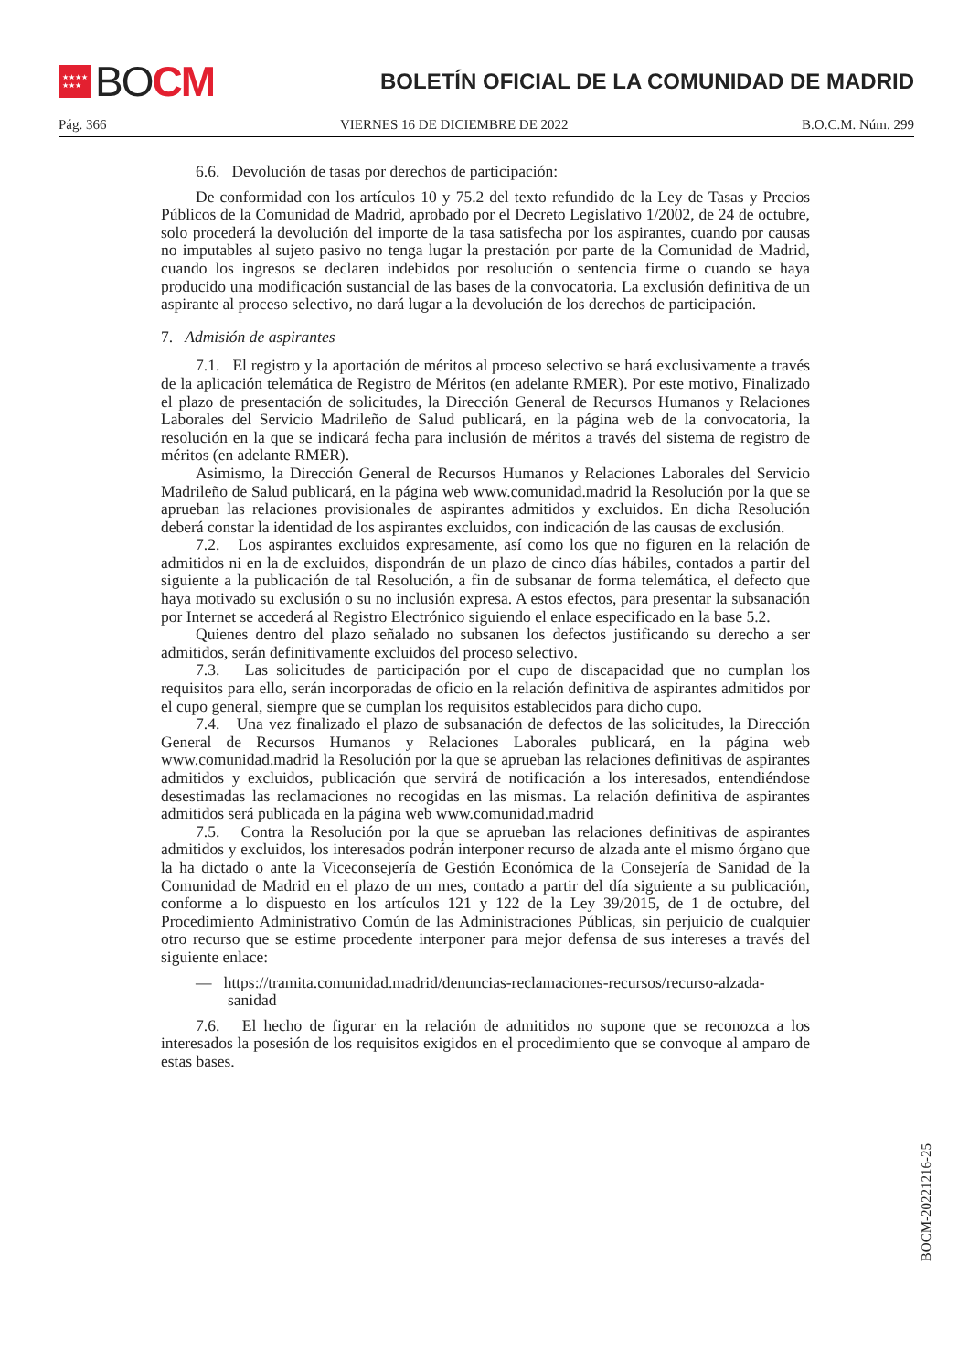★★★★
★★★
BO CM
BOLETÍN OFICIAL DE LA COMUNIDAD DE MADRID
Pág. 366 VIERNES 16 DE DICIEMBRE DE 2022 B.O.C.M. Núm. 299
6.6. Devolución de tasas por derechos de participación:
De conformidad con los artículos 10 y 75.2 del texto refundido de la Ley de Tasas y Precios Públicos de la Comunidad de Madrid, aprobado por el Decreto Legislativo 1/2002, de 24 de octubre, solo procederá la devolución del importe de la tasa satisfecha por los aspirantes, cuando por causas no imputables al sujeto pasivo no tenga lugar la prestación por parte de la Comunidad de Madrid, cuando los ingresos se declaren indebidos por resolución o sentencia firme o cuando se haya producido una modificación sustancial de las bases de la convocatoria. La exclusión definitiva de un aspirante al proceso selectivo, no dará lugar a la devolución de los derechos de participación.
7. Admisión de aspirantes
7.1. El registro y la aportación de méritos al proceso selectivo se hará exclusivamente a través de la aplicación telemática de Registro de Méritos (en adelante RMER). Por este motivo, Finalizado el plazo de presentación de solicitudes, la Dirección General de Recursos Humanos y Relaciones Laborales del Servicio Madrileño de Salud publicará, en la página web de la convocatoria, la resolución en la que se indicará fecha para inclusión de méritos a través del sistema de registro de méritos (en adelante RMER).
Asimismo, la Dirección General de Recursos Humanos y Relaciones Laborales del Servicio Madrileño de Salud publicará, en la página web www.comunidad.madrid la Resolución por la que se aprueban las relaciones provisionales de aspirantes admitidos y excluidos. En dicha Resolución deberá constar la identidad de los aspirantes excluidos, con indicación de las causas de exclusión.
7.2. Los aspirantes excluidos expresamente, así como los que no figuren en la relación de admitidos ni en la de excluidos, dispondrán de un plazo de cinco días hábiles, contados a partir del siguiente a la publicación de tal Resolución, a fin de subsanar de forma telemática, el defecto que haya motivado su exclusión o su no inclusión expresa. A estos efectos, para presentar la subsanación por Internet se accederá al Registro Electrónico siguiendo el enlace especificado en la base 5.2.
Quienes dentro del plazo señalado no subsanen los defectos justificando su derecho a ser admitidos, serán definitivamente excluidos del proceso selectivo.
7.3. Las solicitudes de participación por el cupo de discapacidad que no cumplan los requisitos para ello, serán incorporadas de oficio en la relación definitiva de aspirantes admitidos por el cupo general, siempre que se cumplan los requisitos establecidos para dicho cupo.
7.4. Una vez finalizado el plazo de subsanación de defectos de las solicitudes, la Dirección General de Recursos Humanos y Relaciones Laborales publicará, en la página web www.comunidad.madrid la Resolución por la que se aprueban las relaciones definitivas de aspirantes admitidos y excluidos, publicación que servirá de notificación a los interesados, entendiéndose desestimadas las reclamaciones no recogidas en las mismas. La relación definitiva de aspirantes admitidos será publicada en la página web www.comunidad.madrid
7.5. Contra la Resolución por la que se aprueban las relaciones definitivas de aspirantes admitidos y excluidos, los interesados podrán interponer recurso de alzada ante el mismo órgano que la ha dictado o ante la Viceconsejería de Gestión Económica de la Consejería de Sanidad de la Comunidad de Madrid en el plazo de un mes, contado a partir del día siguiente a su publicación, conforme a lo dispuesto en los artículos 121 y 122 de la Ley 39/2015, de 1 de octubre, del Procedimiento Administrativo Común de las Administraciones Públicas, sin perjuicio de cualquier otro recurso que se estime procedente interponer para mejor defensa de sus intereses a través del siguiente enlace:
— https://tramita.comunidad.madrid/denuncias-reclamaciones-recursos/recurso-alzada-sanidad
7.6. El hecho de figurar en la relación de admitidos no supone que se reconozca a los interesados la posesión de los requisitos exigidos en el procedimiento que se convoque al amparo de estas bases.
BOCM-20221216-25